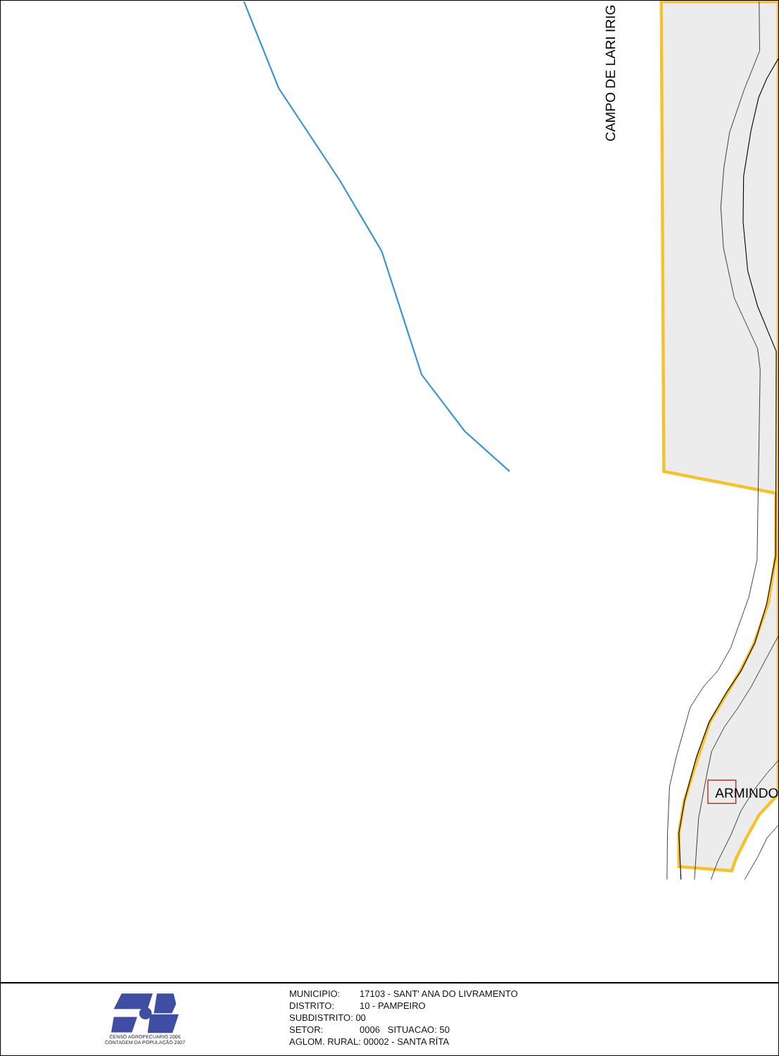ARMINDO
CAMPO DE LARI IRIG
CENSO AGROPECUARIO 2006
CONTAGEM DA POPULAÇÃO 2007
MUNICIPIO: 17103 - SANT' ANA DO LIVRAMENTO
DISTRITO: 10 - PAMPEIRO
SUBDISTRITO: 00
SETOR: 0006 SITUACAO: 50
AGLOM. RURAL: 00002 - SANTA RÍTA